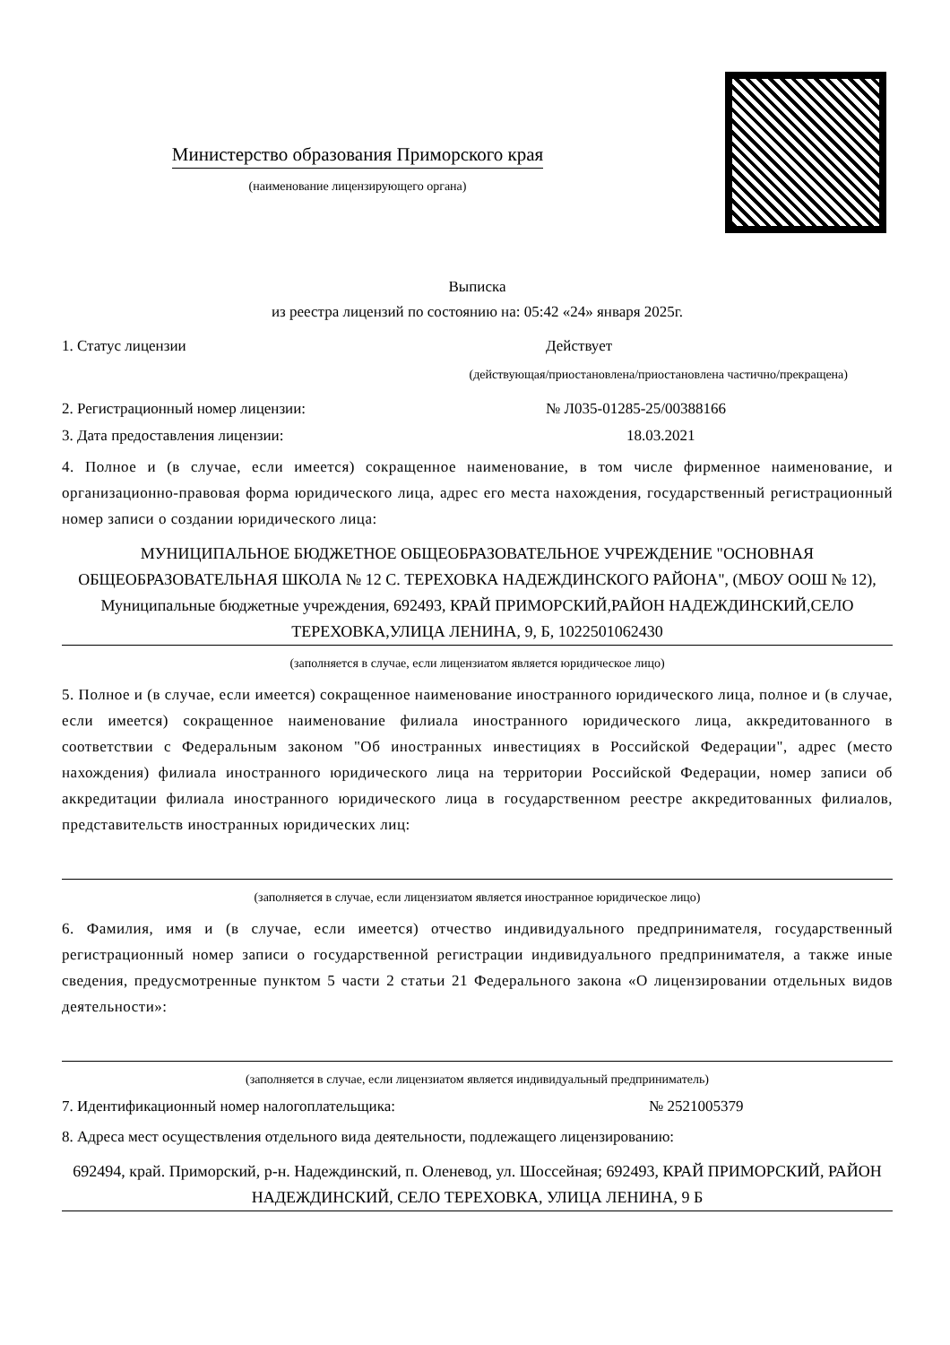Министерство образования Приморского края
(наименование лицензирующего органа)
Выписка
из реестра лицензий по состоянию на: 05:42 «24» января 2025г.
1. Статус лицензии Действует
(действующая/приостановлена/приостановлена частично/прекращена)
2. Регистрационный номер лицензии: № Л035-01285-25/00388166
3. Дата предоставления лицензии: 18.03.2021
4. Полное и (в случае, если имеется) сокращенное наименование, в том числе фирменное наименование, и организационно-правовая форма юридического лица, адрес его места нахождения, государственный регистрационный номер записи о создании юридического лица:
МУНИЦИПАЛЬНОЕ БЮДЖЕТНОЕ ОБЩЕОБРАЗОВАТЕЛЬНОЕ УЧРЕЖДЕНИЕ "ОСНОВНАЯ ОБЩЕОБРАЗОВАТЕЛЬНАЯ ШКОЛА № 12 С. ТЕРЕХОВКА НАДЕЖДИНСКОГО РАЙОНА", (МБОУ ООШ № 12), Муниципальные бюджетные учреждения, 692493, КРАЙ ПРИМОРСКИЙ,РАЙОН НАДЕЖДИНСКИЙ,СЕЛО ТЕРЕХОВКА,УЛИЦА ЛЕНИНА, 9, Б, 1022501062430
(заполняется в случае, если лицензиатом является юридическое лицо)
5. Полное и (в случае, если имеется) сокращенное наименование иностранного юридического лица, полное и (в случае, если имеется) сокращенное наименование филиала иностранного юридического лица, аккредитованного в соответствии с Федеральным законом "Об иностранных инвестициях в Российской Федерации", адрес (место нахождения) филиала иностранного юридического лица на территории Российской Федерации, номер записи об аккредитации филиала иностранного юридического лица в государственном реестре аккредитованных филиалов, представительств иностранных юридических лиц:
(заполняется в случае, если лицензиатом является иностранное юридическое лицо)
6. Фамилия, имя и (в случае, если имеется) отчество индивидуального предпринимателя, государственный регистрационный номер записи о государственной регистрации индивидуального предпринимателя, а также иные сведения, предусмотренные пунктом 5 части 2 статьи 21 Федерального закона «О лицензировании отдельных видов деятельности»:
(заполняется в случае, если лицензиатом является индивидуальный предприниматель)
7. Идентификационный номер налогоплательщика: № 2521005379
8. Адреса мест осуществления отдельного вида деятельности, подлежащего лицензированию:
692494, край. Приморский, р-н. Надеждинский, п. Оленевод, ул. Шоссейная; 692493, КРАЙ ПРИМОРСКИЙ, РАЙОН НАДЕЖДИНСКИЙ, СЕЛО ТЕРЕХОВКА, УЛИЦА ЛЕНИНА, 9 Б